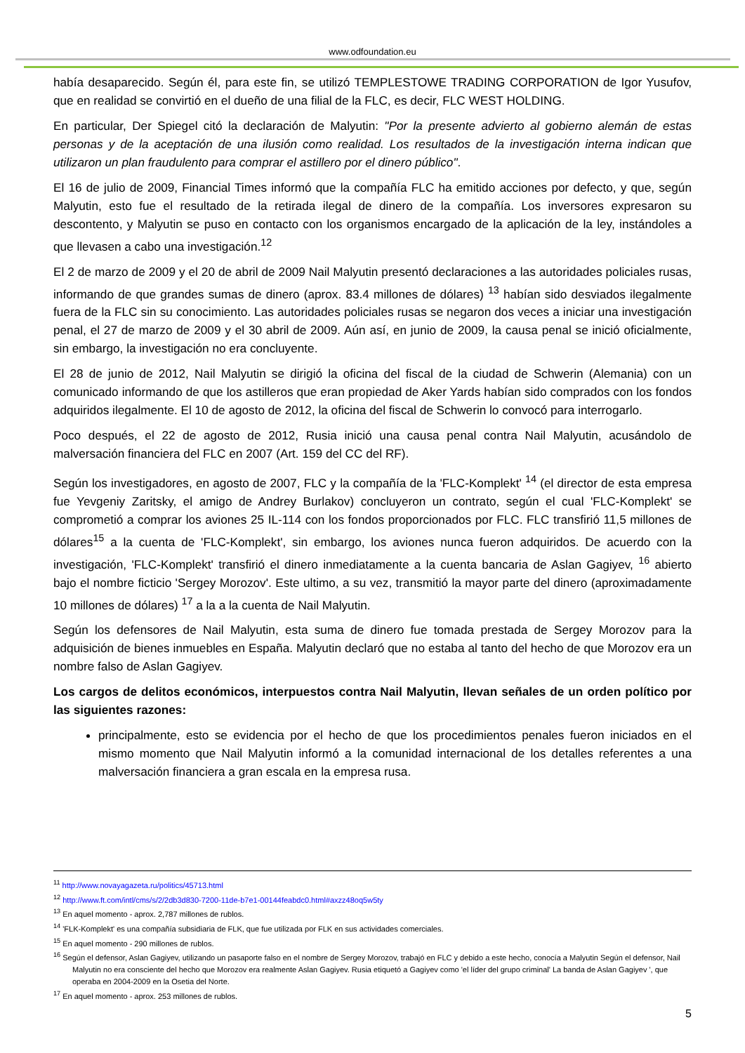www.odfoundation.eu
había desaparecido. Según él, para este fin, se utilizó TEMPLESTOWE TRADING CORPORATION de Igor Yusufov, que en realidad se convirtió en el dueño de una filial de la FLC, es decir, FLC WEST HOLDING.
En particular, Der Spiegel citó la declaración de Malyutin: "Por la presente advierto al gobierno alemán de estas personas y de la aceptación de una ilusión como realidad. Los resultados de la investigación interna indican que utilizaron un plan fraudulento para comprar el astillero por el dinero público".
El 16 de julio de 2009, Financial Times informó que la compañía FLC ha emitido acciones por defecto, y que, según Malyutin, esto fue el resultado de la retirada ilegal de dinero de la compañía. Los inversores expresaron su descontento, y Malyutin se puso en contacto con los organismos encargado de la aplicación de la ley, instándoles a que llevasen a cabo una investigación.<sup>12</sup>
El 2 de marzo de 2009 y el 20 de abril de 2009 Nail Malyutin presentó declaraciones a las autoridades policiales rusas, informando de que grandes sumas de dinero (aprox. 83.4 millones de dólares) <sup>13</sup> habían sido desviados ilegalmente fuera de la FLC sin su conocimiento. Las autoridades policiales rusas se negaron dos veces a iniciar una investigación penal, el 27 de marzo de 2009 y el 30 abril de 2009. Aún así, en junio de 2009, la causa penal se inició oficialmente, sin embargo, la investigación no era concluyente.
El 28 de junio de 2012, Nail Malyutin se dirigió la oficina del fiscal de la ciudad de Schwerin (Alemania) con un comunicado informando de que los astilleros que eran propiedad de Aker Yards habían sido comprados con los fondos adquiridos ilegalmente. El 10 de agosto de 2012, la oficina del fiscal de Schwerin lo convocó para interrogarlo.
Poco después, el 22 de agosto de 2012, Rusia inició una causa penal contra Nail Malyutin, acusándolo de malversación financiera del FLC en 2007 (Art. 159 del CC del RF).
Según los investigadores, en agosto de 2007, FLC y la compañía de la 'FLC-Komplekt' <sup>14</sup> (el director de esta empresa fue Yevgeniy Zaritsky, el amigo de Andrey Burlakov) concluyeron un contrato, según el cual 'FLC-Komplekt' se comprometió a comprar los aviones 25 IL-114 con los fondos proporcionados por FLC. FLC transfirió 11,5 millones de dólares<sup>15</sup> a la cuenta de 'FLC-Komplekt', sin embargo, los aviones nunca fueron adquiridos. De acuerdo con la investigación, 'FLC-Komplekt' transfirió el dinero inmediatamente a la cuenta bancaria de Aslan Gagiyev, <sup>16</sup> abierto bajo el nombre ficticio 'Sergey Morozov'. Este ultimo, a su vez, transmitió la mayor parte del dinero (aproximadamente 10 millones de dólares) <sup>17</sup> a la a la cuenta de Nail Malyutin.
Según los defensores de Nail Malyutin, esta suma de dinero fue tomada prestada de Sergey Morozov para la adquisición de bienes inmuebles en España. Malyutin declaró que no estaba al tanto del hecho de que Morozov era un nombre falso de Aslan Gagiyev.
Los cargos de delitos económicos, interpuestos contra Nail Malyutin, llevan señales de un orden político por las siguientes razones:
principalmente, esto se evidencia por el hecho de que los procedimientos penales fueron iniciados en el mismo momento que Nail Malyutin informó a la comunidad internacional de los detalles referentes a una malversación financiera a gran escala en la empresa rusa.
<sup>11</sup> http://www.novayagazeta.ru/politics/45713.html
<sup>12</sup> http://www.ft.com/intl/cms/s/2/2db3d830-7200-11de-b7e1-00144feabdc0.html#axzz48oq5w5ty
<sup>13</sup> En aquel momento - aprox. 2,787 millones de rublos.
<sup>14</sup> 'FLK-Komplekt' es una compañía subsidiaria de FLK, que fue utilizada por FLK en sus actividades comerciales.
<sup>15</sup> En aquel momento - 290 millones de rublos.
<sup>16</sup> Según el defensor, Aslan Gagiyev, utilizando un pasaporte falso en el nombre de Sergey Morozov, trabajó en FLC y debido a este hecho, conocía a Malyutin Según el defensor, Nail Malyutin no era consciente del hecho que Morozov era realmente Aslan Gagiyev. Rusia etiquetó a Gagiyev como 'el líder del grupo criminal' La banda de Aslan Gagiyev ', que operaba en 2004-2009 en la Osetia del Norte.
<sup>17</sup> En aquel momento - aprox. 253 millones de rublos.
5